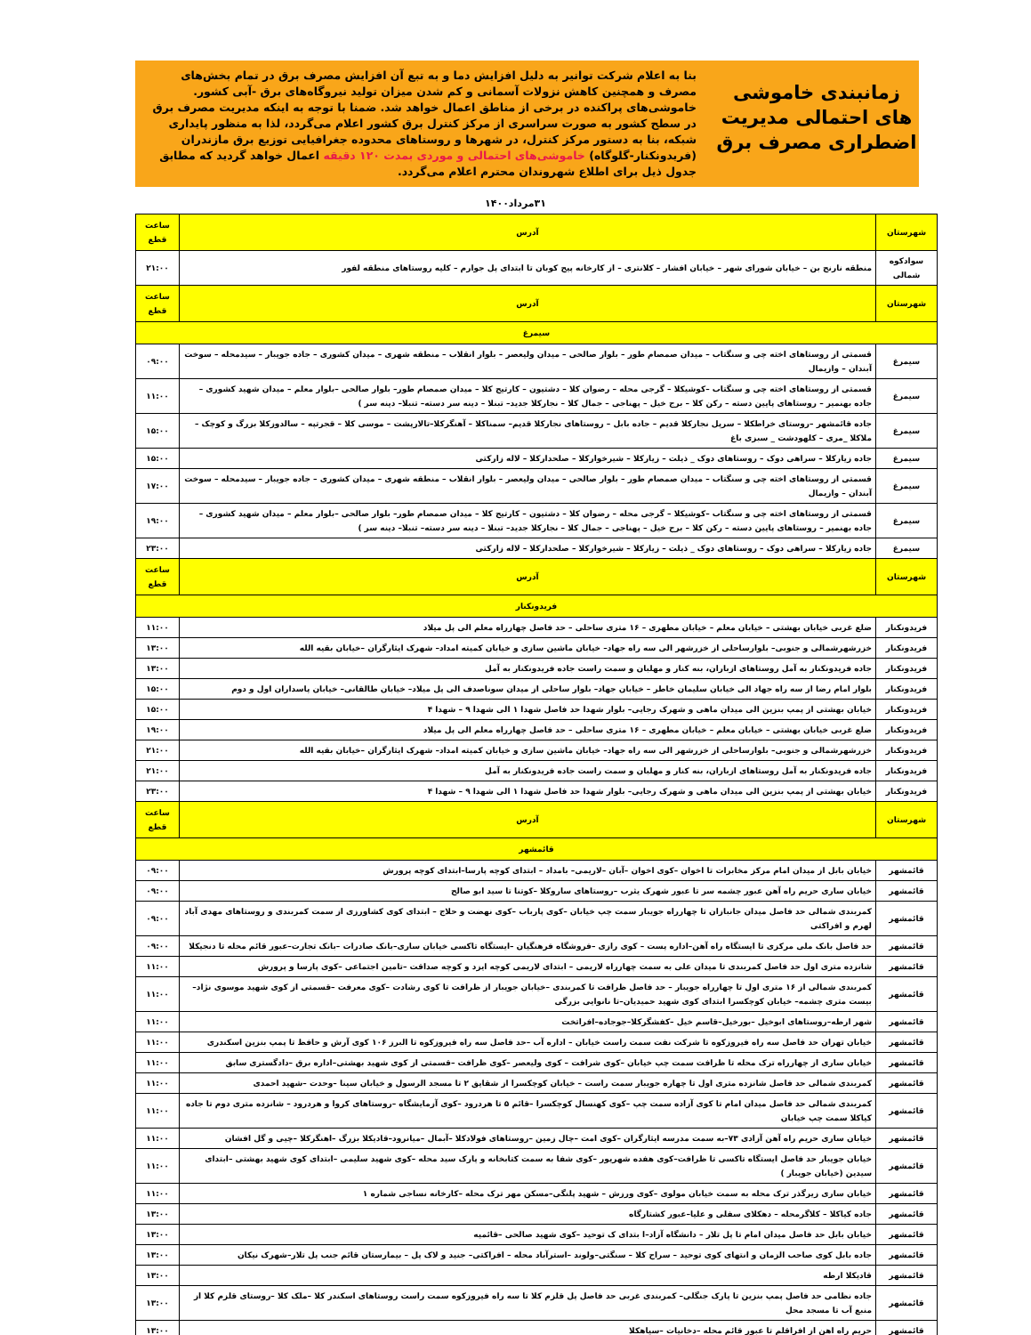زمانبندی خاموشی های احتمالی مدیریت اضطراری مصرف برق
بنا به اعلام شرکت توانیر به دلیل افزایش دما و به تبع آن افزایش مصرف برق در تمام بخش‌های مصرف و همچنین کاهش نزولات آسمانی و کم شدن میزان تولید نیروگاه‌های برق -آبی کشور. خاموشی‌های پراکنده در برخی از مناطق اعمال خواهد شد. ضمنا با توجه به اینکه مدیریت مصرف برق در سطح کشور به صورت سراسری از مرکز کنترل برق کشور اعلام می‌گردد، لذا به منظور پایداری شبکه، بنا به دستور مرکز کنترل، در شهرها و روستاهای محدوده جغرافیایی توزیع برق مازندران (فریدونکنار-گلوگاه) خاموشی‌های احتمالی و موردی بمدت ۱۲۰ دقیقه اعمال خواهد گردید که مطابق جدول ذیل برای اطلاع شهروندان محترم اعلام می‌گردد.
۳۱مرداد۱۴۰۰
| شهرستان | آدرس | ساعت قطع |
| --- | --- | --- |
| سوادکوه شمالی | منطقه نارنج بن – خیابان شورای شهر – خیابان افشار – کلانتری – از کارخانه پیج کوبان تا ابتدای پل جوارم – کلیه روستاهای منطقه لفور | ۲۱:۰۰ |
| شهرستان | آدرس | ساعت قطع |
| سیمرغ | | |
| سیمرغ | قسمتی از روستاهای اخته چی و سنگتاب – میدان صمصام طور – بلوار صالحی – میدان ولیعصر – بلوار انقلاب – منطقه شهری – میدان کشوری – جاده جویبار – سیدمحله – سوخت آبندان – وازیمال | ۰۹:۰۰ |
| سیمرغ | قسمتی از روستاهای اخته چی و سنگتاب –کوشیکلا – گرجی محله – رضوان کلا – دشتیون – کارتیج کلا – میدان صمصام طور– بلوار صالحی –بلوار معلم – میدان شهید کشوری –جاده بهنمیر – روستاهای پایین دسته – رکن کلا – برج خیل – پهناجی – جمال کلا – نجارکلا جدید– تبنلا – دینه سر دسته– تنبلا– دینه سر ) | ۱۱:۰۰ |
| سیمرغ | جاده قائمشهر –روستای خراطکلا – سرپل نجارکلا قدیم – جاده بابل – روستاهای نجارکلا قدیم– سمناکلا – آهنگرکلا–تالارپشت – موسی کلا – قجرتپه – سالدوزکلا بزرگ و کوچک – ملاکلا _مری – کلهودشت _ سبزی باغ | ۱۵:۰۰ |
| سیمرغ | جاده زیارکلا – سراهی دوک – روستاهای دوک _ ذیلت – زیارکلا – شیرخوارکلا – صلحدارکلا – لاله زارکتی | ۱۵:۰۰ |
| سیمرغ | قسمتی از روستاهای اخته چی و سنگتاب – میدان صمصام طور – بلوار صالحی – میدان ولیعصر – بلوار انقلاب – منطقه شهری – میدان کشوری – جاده جویبار – سیدمحله – سوخت آبندان – وازیمال | ۱۷:۰۰ |
| سیمرغ | قسمتی از روستاهای اخته چی و سنگتاب –کوشیکلا – گرجی محله – رضوان کلا – دشتیون – کارتیج کلا – میدان صمصام طور– بلوار صالحی –بلوار معلم – میدان شهید کشوری –جاده بهنمیر – روستاهای پایین دسته – رکن کلا – برج خیل – پهناجی – جمال کلا – نجارکلا جدید– تبنلا – دینه سر دسته– تنبلا– دینه سر ) | ۱۹:۰۰ |
| سیمرغ | جاده زیارکلا – سراهی دوک – روستاهای دوک _ ذیلت – زیارکلا – شیرخوارکلا – صلحدارکلا – لاله زارکتی | ۲۳:۰۰ |
| شهرستان | آدرس | ساعت قطع |
| فریدونکنار | | |
| فریدونکنار | ضلع غربی خیابان بهشتی – خیابان معلم – خیابان مطهری – ۱۶ متری ساحلی – حد فاصل چهارراه معلم الی پل میلاد | ۱۱:۰۰ |
| فریدونکنار | خزرشهرشمالی و جنوبی– بلوارساحلی از خزرشهر الی سه راه جهاد– خیابان ماشین سازی و خیابان کمیته امداد– شهرک ایثارگران –خیابان بقیه الله | ۱۳:۰۰ |
| فریدونکنار | جاده فریدونکنار به آمل روستاهای ازباران، بنه کنار و مهلبان و سمت راست جاده فریدونکنار به آمل | ۱۳:۰۰ |
| فریدونکنار | بلوار امام رضا از سه راه جهاد الی خیابان سلیمان خاطر – خیابان جهاد– بلوار ساحلی از میدان سوناصدف الی پل میلاد– خیابان طالقانی– خیابان پاسداران اول و دوم | ۱۵:۰۰ |
| فریدونکنار | خیابان بهشتی از پمپ بنزین الی میدان ماهی و شهرک رجایی– بلوار شهدا حد فاصل شهدا ۱ الی شهدا ۹ – شهدا ۴ | ۱۵:۰۰ |
| فریدونکنار | ضلع غربی خیابان بهشتی – خیابان معلم – خیابان مطهری – ۱۶ متری ساحلی – حد فاصل چهارراه معلم الی پل میلاد | ۱۹:۰۰ |
| فریدونکنار | خزرشهرشمالی و جنوبی– بلوارساحلی از خزرشهر الی سه راه جهاد– خیابان ماشین سازی و خیابان کمیته امداد– شهرک ایثارگران –خیابان بقیه الله | ۲۱:۰۰ |
| فریدونکنار | جاده فریدونکنار به آمل روستاهای ازباران، بنه کنار و مهلبان و سمت راست جاده فریدونکنار به آمل | ۲۱:۰۰ |
| فریدونکنار | خیابان بهشتی از پمپ بنزین الی میدان ماهی و شهرک رجایی– بلوار شهدا حد فاصل شهدا ۱ الی شهدا ۹ – شهدا ۴ | ۲۳:۰۰ |
| شهرستان | آدرس | ساعت قطع |
| قائمشهر | | |
| قائمشهر | خیابان بابل از میدان امام مرکز مخابرات تا اخوان –کوی اخوان –آبان –لاریمی– بامداد – ابتدای کوچه پارسا–ابتدای کوچه پرورش | ۰۹:۰۰ |
| قائمشهر | خیابان ساری حریم راه آهن عبور چشمه سر تا عبور شهرک یثرب –روستاهای ساروکلا –کوتنا تا سید ابو صالح | ۰۹:۰۰ |
| قائمشهر | کمربندی شمالی حد فاصل میدان جانبازان تا چهارراه جویبار سمت چپ خیابان –کوی پارباب –کوی نهضت و حلاج – ابتدای کوی کشاورزی از سمت کمربندی و روستاهای مهدی آباد لهرم و افراکتی | ۰۹:۰۰ |
| قائمشهر | حد فاصل بانک ملی مرکزی تا ایستگاه راه آهن–اداره پست – کوی رازی –فروشگاه فرهنگیان –ایستگاه تاکسی خیابان ساری–بانک صادرات –بانک تجارت–عبور قائم محله تا دنجیکلا | ۰۹:۰۰ |
| قائمشهر | شانزده متری اول حد فاصل کمربندی تا میدان علی به سمت چهارراه لاریمی – ابتدای لاریمی کوچه ایزد و کوچه صداقت –تامین اجتماعی –کوی پارسا و پرورش | ۱۱:۰۰ |
| قائمشهر | کمربندی شمالی از ۱۶ متری اول تا چهارراه جویبار – حد فاصل ظرافت تا کمربندی –خیابان جویبار از ظرافت تا کوی رشادت –کوی معرفت –قسمتی از کوی شهید موسوی نژاد–بیست متری چشمه– خیابان کوچکسرا ابتدای کوی شهید حمیدیان–تا نانوایی بزرگی | ۱۱:۰۰ |
| قائمشهر | شهر ارطه–روستاهای ابوخیل –بورخیل–قاسم خیل –کفشگرکلا–جوجاده–افراتخت | ۱۱:۰۰ |
| قائمشهر | خیابان تهران حد فاصل سه راه فیروزکوه تا شرکت نفت سمت راست خیابان – اداره آب –حد فاصل سه راه فیروزکوه تا البرز ۱۰۶ کوی آرش و حافظ تا پمپ بنزین اسکندری | ۱۱:۰۰ |
| قائمشهر | خیابان ساری از چهارراه ترک محله تا ظرافت سمت چپ خیابان –کوی شرافت – کوی ولیعصر –کوی ظرافت –قسمتی از کوی شهید بهشتی–اداره برق –دادگستری سابق | ۱۱:۰۰ |
| قائمشهر | کمربندی شمالی حد فاصل شانزده متری اول تا چهاره جویبار سمت راست – خیابان کوچکسرا از شقایق ۲ تا مسجد الرسول و خیابان سینا –وحدت –شهید احمدی | ۱۱:۰۰ |
| قائمشهر | کمربندی شمالی حد فاصل میدان امام تا کوی آزاده سمت چپ –کوی کهنسال کوچکسرا –قائم ۵ تا هردرود –کوی آزمایشگاه –روستاهای کروا و هردرود – شانزده متری دوم تا جاده کیاکلا سمت چپ خیابان | ۱۱:۰۰ |
| قائمشهر | خیابان ساری حریم راه آهن آزادی ۷۳–به سمت مدرسه ایثارگران –کوی امت –چال زمین –روستاهای فولادکلا –آبمال –میانرود–قادیکلا بزرگ –اهنگرکلا –چیی و گل افشان | ۱۱:۰۰ |
| قائمشهر | خیابان جویبار حد فاصل ایستگاه تاکسی تا ظرافت–کوی هفده شهریور –کوی شفا به سمت کتابخانه و پارک سید محله –کوی شهید سلیمی –ابتدای کوی شهید بهشتی –ابتدای سیدین (خیابان جویبار ) | ۱۱:۰۰ |
| قائمشهر | خیابان ساری زیرگذر ترک محله به سمت خیابان مولوی –کوی ورزش – شهید پلنگی–مسکن مهر ترک محله –کارخانه نساجی شماره ۱ | ۱۱:۰۰ |
| قائمشهر | جاده کیاکلا – کلاگرمحله – دهکلای سفلی و علیا–عبور کشتارگاه | ۱۳:۰۰ |
| قائمشهر | خیابان بابل حد فاصل میدان امام تا پل تلار – دانشگاه آزاد–ا بتدای ک توحید –کوی شهید صالحی –قائمیه | ۱۳:۰۰ |
| قائمشهر | جاده بابل کوی صاحب الزمان و انتهای کوی توحید – سراج کلا – سنگتی–ولوند –استرآباد محله – افراکتی– جنید و لاک پل – بیمارستان قائم جنب پل تلار–شهرک نیکان | ۱۳:۰۰ |
| قائمشهر | قادیکلا ارطه | ۱۳:۰۰ |
| قائمشهر | جاده نظامی حد فاصل پمپ بنزین تا پارک جنگلی– کمربندی غربی حد فاصل پل قلزم کلا تا سه راه فیروزکوه سمت راست روستاهای اسکندر کلا –ملک کلا –روستای قلزم کلا از منبع آب تا مسجد محل | ۱۳:۰۰ |
| قائمشهر | حریم راه اهن از افراقلم تا عبور قائم محله –دخانیات –سیاهکلا | ۱۳:۰۰ |